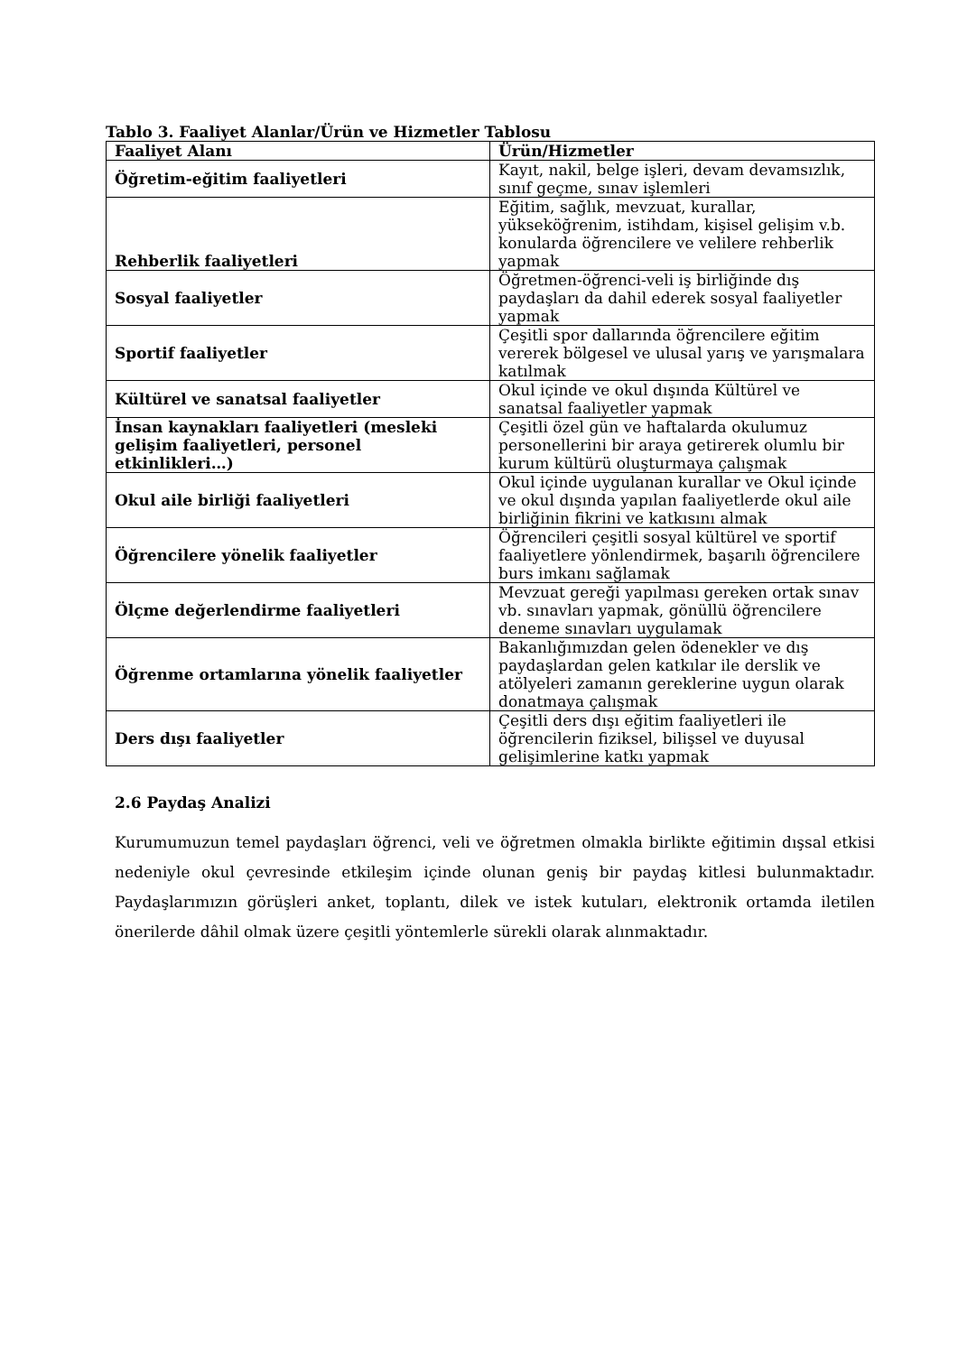Tablo 3. Faaliyet Alanlar/Ürün ve Hizmetler Tablosu
| Faaliyet Alanı | Ürün/Hizmetler |
| --- | --- |
| Öğretim-eğitim faaliyetleri | Kayıt, nakil, belge işleri, devam devamsızlık, sınıf geçme, sınav işlemleri |
| Rehberlik faaliyetleri | Eğitim, sağlık, mevzuat, kurallar, yükseköğrenim, istihdam, kişisel gelişim v.b. konularda öğrencilere ve velilere rehberlik yapmak |
| Sosyal faaliyetler | Öğretmen-öğrenci-veli iş birliğinde dış paydaşları da dahil ederek sosyal faaliyetler yapmak |
| Sportif faaliyetler | Çeşitli spor dallarında öğrencilere eğitim vererek bölgesel ve ulusal yarış ve yarışmalara katılmak |
| Kültürel ve sanatsal faaliyetler | Okul içinde ve okul dışında Kültürel ve sanatsal faaliyetler yapmak |
| İnsan kaynakları faaliyetleri (mesleki gelişim faaliyetleri, personel etkinlikleri…) | Çeşitli özel gün ve haftalarda okulumuz personellerini bir araya getirerek olumlu bir kurum kültürü oluşturmaya çalışmak |
| Okul aile birliği faaliyetleri | Okul içinde uygulanan kurallar ve Okul içinde ve okul dışında yapılan faaliyetlerde okul aile birliğinin fikrini ve katkısını almak |
| Öğrencilere yönelik faaliyetler | Öğrencileri çeşitli sosyal kültürel ve sportif faaliyetlere yönlendirmek, başarılı öğrencilere burs imkanı sağlamak |
| Ölçme değerlendirme faaliyetleri | Mevzuat gereği yapılması gereken ortak sınav vb. sınavları yapmak, gönüllü öğrencilere deneme sınavları uygulamak |
| Öğrenme ortamlarına yönelik faaliyetler | Bakanlığımızdan gelen ödenekler ve dış paydaşlardan gelen katkılar ile derslik ve atölyeleri zamanın gereklerine uygun olarak donatmaya çalışmak |
| Ders dışı faaliyetler | Çeşitli ders dışı eğitim faaliyetleri ile öğrencilerin fiziksel, bilişsel ve duyusal gelişimlerine katkı yapmak |
2.6 Paydaş Analizi
Kurumumuzun temel paydaşları öğrenci, veli ve öğretmen olmakla birlikte eğitimin dışsal etkisi nedeniyle okul çevresinde etkileşim içinde olunan geniş bir paydaş kitlesi bulunmaktadır. Paydaşlarımızın görüşleri anket, toplantı, dilek ve istek kutuları, elektronik ortamda iletilen önerilerde dâhil olmak üzere çeşitli yöntemlerle sürekli olarak alınmaktadır.